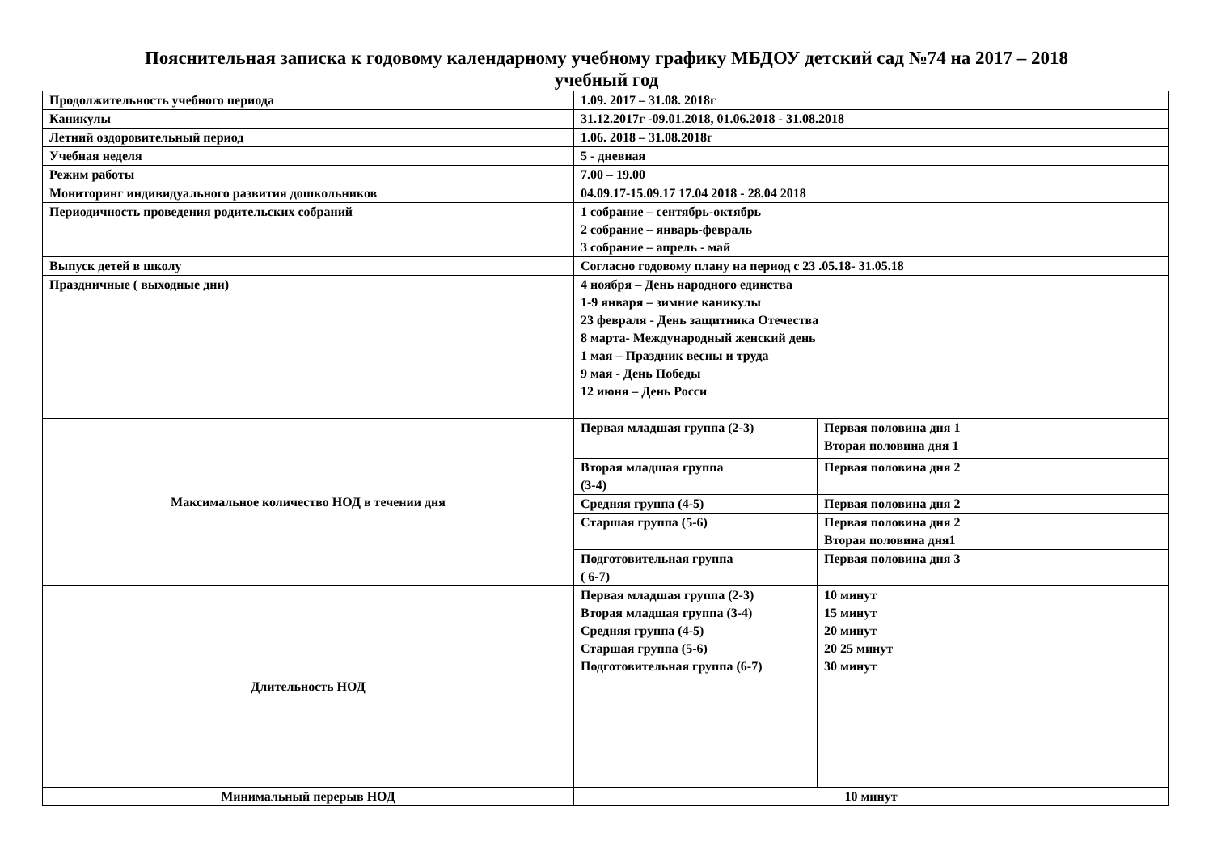Пояснительная записка к годовому календарному учебному графику МБДОУ детский сад №74 на 2017 – 2018
учебный год
| Продолжительность учебного периода | 1.09. 2017 – 31.08. 2018г | |
| Каникулы | 31.12.2017г -09.01.2018, 01.06.2018 - 31.08.2018 | |
| Летний оздоровительный период | 1.06. 2018 – 31.08.2018г | |
| Учебная неделя | 5 - дневная | |
| Режим работы | 7.00 – 19.00 | |
| Мониторинг индивидуального развития дошкольников | 04.09.17-15.09.17 17.04 2018 - 28.04 2018 | |
| Периодичность проведения родительских собраний | 1 собрание – сентябрь-октябрь 2 собрание – январь-февраль 3 собрание – апрель - май | |
| Выпуск детей в школу | Согласно годовому плану на период с 23 .05.18- 31.05.18 | |
| Праздничные ( выходные дни) | 4 ноября – День народного единства 1-9 января – зимние каникулы 23 февраля - День защитника Отечества 8 марта- Международный женский день 1 мая – Праздник весны и труда 9 мая - День Победы 12 июня – День Росси | |
| Максимальное количество НОД в течении дня | Первая младшая группа (2-3) | Первая половина дня 1 Вторая половина дня 1 |
| | Вторая младшая группа (3-4) | Первая половина дня 2 |
| | Средняя группа (4-5) | Первая половина дня 2 |
| | Старшая группа (5-6) | Первая половина дня 2 Вторая половина дня1 |
| | Подготовительная группа ( 6-7) | Первая половина дня 3 |
| Длительность НОД | Первая младшая группа (2-3) Вторая младшая группа (3-4) Средняя группа (4-5) Старшая группа (5-6) Подготовительная группа (6-7) | 10 минут 15 минут 20 минут 20 25 минут 30 минут |
| Минимальный перерыв НОД | 10 минут | |